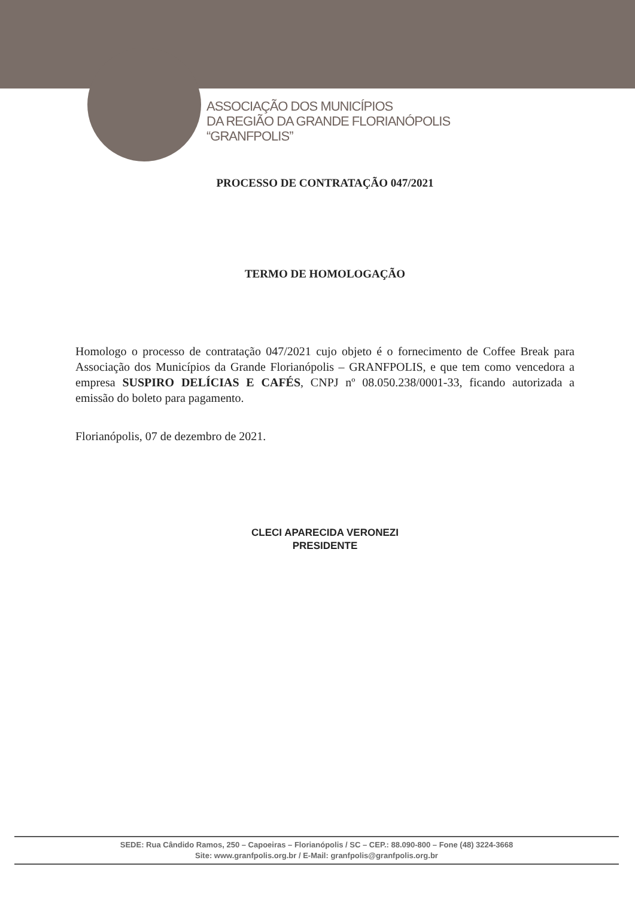ASSOCIAÇÃO DOS MUNICÍPIOS
DA REGIÃO DA GRANDE FLORIANÓPOLIS
“GRANFPOLIS”
PROCESSO DE CONTRATAÇÃO 047/2021
TERMO DE HOMOLOGAÇÃO
Homologo o processo de contratação 047/2021 cujo objeto é o fornecimento de Coffee Break para Associação dos Municípios da Grande Florianópolis – GRANFPOLIS, e que tem como vencedora a empresa SUSPIRO DELÍCIAS E CAFÉS, CNPJ nº 08.050.238/0001-33, ficando autorizada a emissão do boleto para pagamento.
Florianópolis, 07 de dezembro de 2021.
CLECI APARECIDA VERONEZI
PRESIDENTE
SEDE: Rua Cândido Ramos, 250 – Capoeiras – Florianópolis / SC – CEP.: 88.090-800 – Fone (48) 3224-3668
Site: www.granfpolis.org.br / E-Mail: granfpolis@granfpolis.org.br